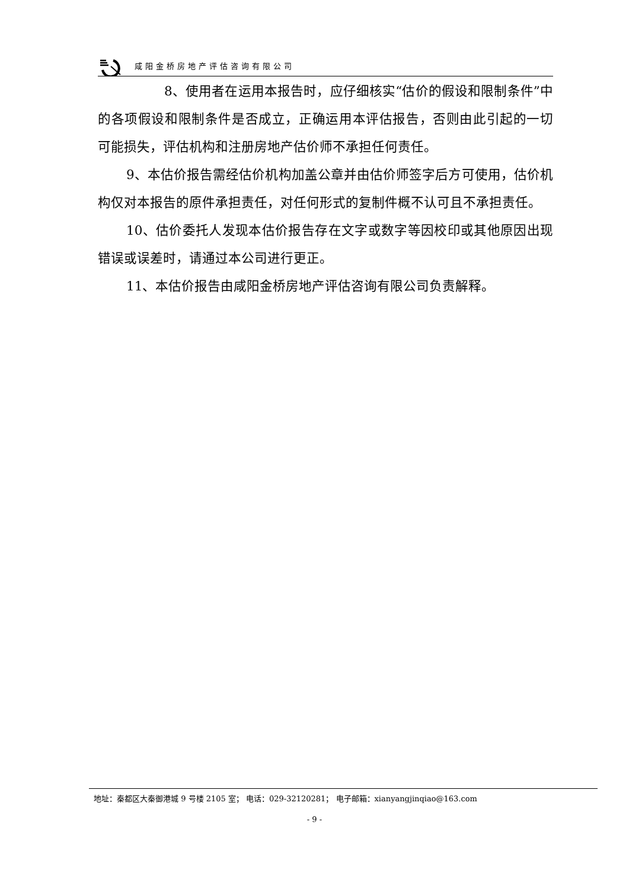咸阳金桥房地产评估咨询有限公司
8、使用者在运用本报告时，应仔细核实“估价的假设和限制条件”中的各项假设和限制条件是否成立，正确运用本评估报告，否则由此引起的一切可能损失，评估机构和注册房地产估价师不承担任何责任。
9、本估价报告需经估价机构加盖公章并由估价师签字后方可使用，估价机构仅对本报告的原件承担责任，对任何形式的复制件概不认可且不承担责任。
10、估价委托人发现本估价报告存在文字或数字等因校印或其他原因出现错误或误差时，请通过本公司进行更正。
11、本估价报告由咸阳金桥房地产评估咨询有限公司负责解释。
地址：秦都区大秦御港城 9 号楼 2105 室； 电话：029-32120281； 电子邮箱：xianyangjinqiao@163.com
- 9 -